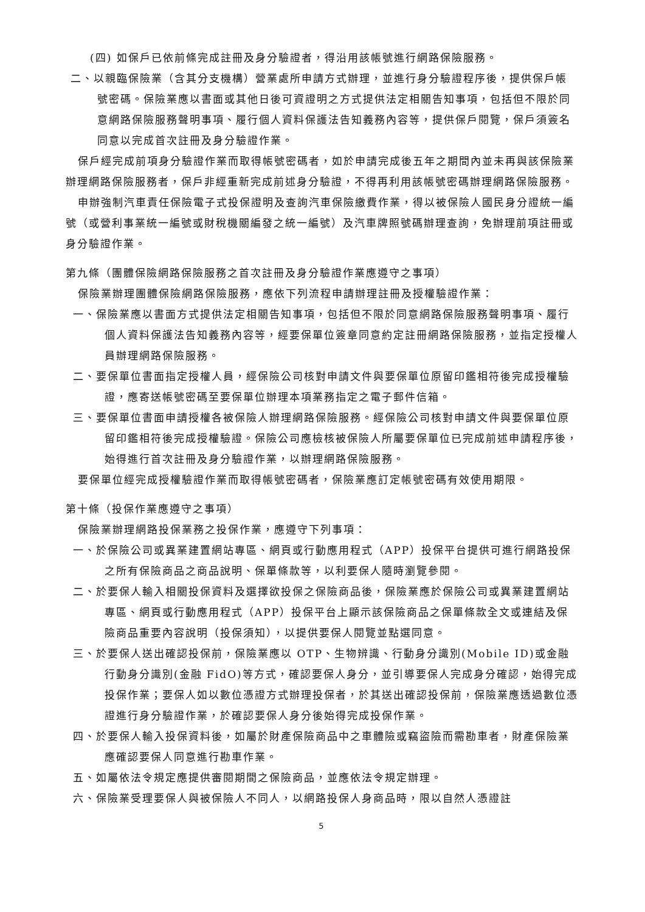(四) 如保戶已依前條完成註冊及身分驗證者，得沿用該帳號進行網路保險服務。
二、以親臨保險業（含其分支機構）營業處所申請方式辦理，並進行身分驗證程序後，提供保戶帳號密碼。保險業應以書面或其他日後可資證明之方式提供法定相關告知事項，包括但不限於同意網路保險服務聲明事項、履行個人資料保護法告知義務內容等，提供保戶閱覽，保戶須簽名同意以完成首次註冊及身分驗證作業。
保戶經完成前項身分驗證作業而取得帳號密碼者，如於申請完成後五年之期間內並未再與該保險業辦理網路保險服務者，保戶非經重新完成前述身分驗證，不得再利用該帳號密碼辦理網路保險服務。
申辦強制汽車責任保險電子式投保證明及查詢汽車保險繳費作業，得以被保險人國民身分證統一編號（或營利事業統一編號或財稅機關編發之統一編號）及汽車牌照號碼辦理查詢，免辦理前項註冊或身分驗證作業。
第九條（團體保險網路保險服務之首次註冊及身分驗證作業應遵守之事項）
保險業辦理團體保險網路保險服務，應依下列流程申請辦理註冊及授權驗證作業：
一、保險業應以書面方式提供法定相關告知事項，包括但不限於同意網路保險服務聲明事項、履行個人資料保護法告知義務內容等，經要保單位簽章同意約定註冊網路保險服務，並指定授權人員辦理網路保險服務。
二、要保單位書面指定授權人員，經保險公司核對申請文件與要保單位原留印鑑相符後完成授權驗證，應寄送帳號密碼至要保單位辦理本項業務指定之電子郵件信箱。
三、要保單位書面申請授權各被保險人辦理網路保險服務。經保險公司核對申請文件與要保單位原留印鑑相符後完成授權驗證。保險公司應檢核被保險人所屬要保單位已完成前述申請程序後，始得進行首次註冊及身分驗證作業，以辦理網路保險服務。
要保單位經完成授權驗證作業而取得帳號密碼者，保險業應訂定帳號密碼有效使用期限。
第十條（投保作業應遵守之事項）
保險業辦理網路投保業務之投保作業，應遵守下列事項：
一、於保險公司或異業建置網站專區、網頁或行動應用程式（APP）投保平台提供可進行網路投保之所有保險商品之商品說明、保單條款等，以利要保人隨時瀏覽參閱。
二、於要保人輸入相關投保資料及選擇欲投保之保險商品後，保險業應於保險公司或異業建置網站專區、網頁或行動應用程式（APP）投保平台上顯示該保險商品之保單條款全文或連結及保險商品重要內容說明（投保須知），以提供要保人閱覽並點選同意。
三、於要保人送出確認投保前，保險業應以 OTP、生物辨識、行動身分識別(Mobile ID)或金融行動身分識別(金融 FidO)等方式，確認要保人身分，並引導要保人完成身分確認，始得完成投保作業；要保人如以數位憑證方式辦理投保者，於其送出確認投保前，保險業應透過數位憑證進行身分驗證作業，於確認要保人身分後始得完成投保作業。
四、於要保人輸入投保資料後，如屬於財產保險商品中之車體險或竊盜險而需勘車者，財產保險業應確認要保人同意進行勘車作業。
五、如屬依法令規定應提供審閱期間之保險商品，並應依法令規定辦理。
六、保險業受理要保人與被保險人不同人，以網路投保人身商品時，限以自然人憑證註
5